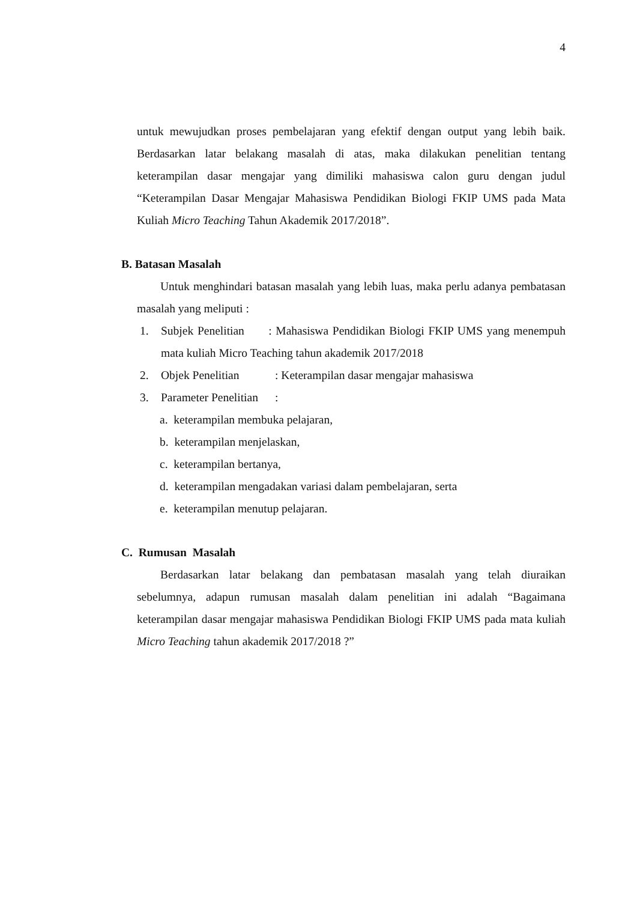4
untuk mewujudkan proses pembelajaran yang efektif dengan output yang lebih baik. Berdasarkan latar belakang masalah di atas, maka dilakukan penelitian tentang keterampilan dasar mengajar yang dimiliki mahasiswa calon guru dengan judul “Keterampilan Dasar Mengajar Mahasiswa Pendidikan Biologi FKIP UMS pada Mata Kuliah Micro Teaching Tahun Akademik 2017/2018”.
B. Batasan Masalah
Untuk menghindari batasan masalah yang lebih luas, maka perlu adanya pembatasan masalah yang meliputi :
1. Subjek Penelitian : Mahasiswa Pendidikan Biologi FKIP UMS yang menempuh mata kuliah Micro Teaching tahun akademik 2017/2018
2. Objek Penelitian: Keterampilan dasar mengajar mahasiswa
3. Parameter Penelitian:
a. keterampilan membuka pelajaran,
b. keterampilan menjelaskan,
c. keterampilan bertanya,
d. keterampilan mengadakan variasi dalam pembelajaran, serta
e. keterampilan menutup pelajaran.
C. Rumusan Masalah
Berdasarkan latar belakang dan pembatasan masalah yang telah diuraikan sebelumnya, adapun rumusan masalah dalam penelitian ini adalah “Bagaimana keterampilan dasar mengajar mahasiswa Pendidikan Biologi FKIP UMS pada mata kuliah Micro Teaching tahun akademik 2017/2018 ?”